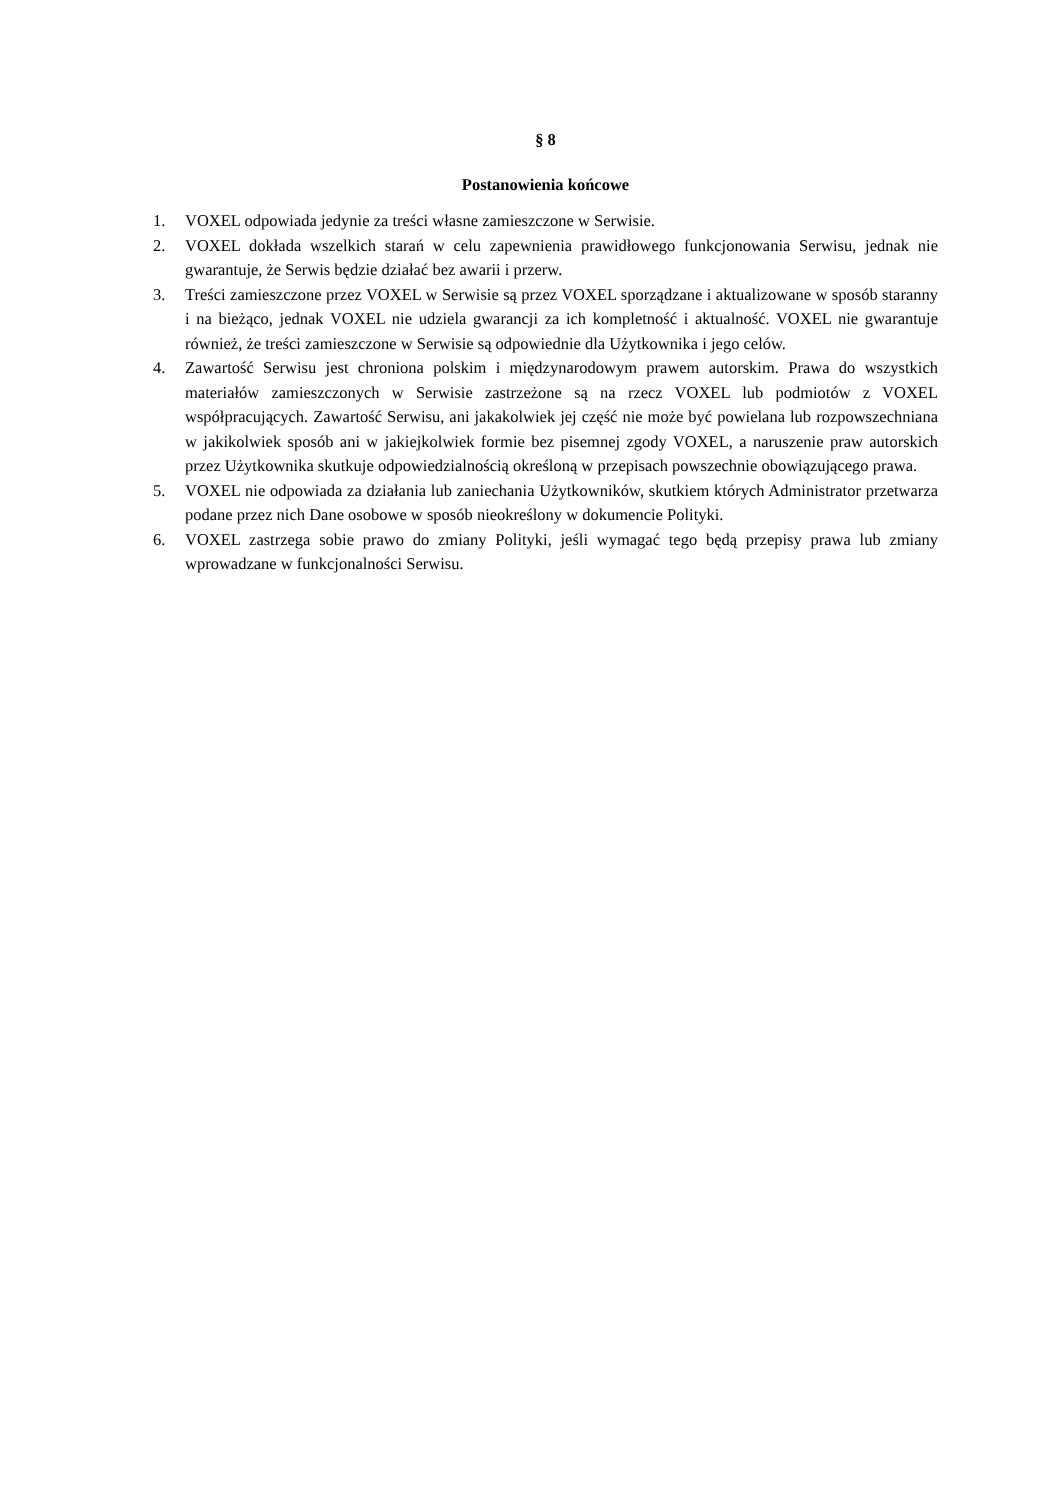§ 8
Postanowienia końcowe
1. VOXEL odpowiada jedynie za treści własne zamieszczone w Serwisie.
2. VOXEL dokłada wszelkich starań w celu zapewnienia prawidłowego funkcjonowania Serwisu, jednak nie gwarantuje, że Serwis będzie działać bez awarii i przerw.
3. Treści zamieszczone przez VOXEL w Serwisie są przez VOXEL sporządzane i aktualizowane w sposób staranny i na bieżąco, jednak VOXEL nie udziela gwarancji za ich kompletność i aktualność. VOXEL nie gwarantuje również, że treści zamieszczone w Serwisie są odpowiednie dla Użytkownika i jego celów.
4. Zawartość Serwisu jest chroniona polskim i międzynarodowym prawem autorskim. Prawa do wszystkich materiałów zamieszczonych w Serwisie zastrzeżone są na rzecz VOXEL lub podmiotów z VOXEL współpracujących. Zawartość Serwisu, ani jakakolwiek jej część nie może być powielana lub rozpowszechniana w jakikolwiek sposób ani w jakiejkolwiek formie bez pisemnej zgody VOXEL, a naruszenie praw autorskich przez Użytkownika skutkuje odpowiedzialnością określoną w przepisach powszechnie obowiązującego prawa.
5. VOXEL nie odpowiada za działania lub zaniechania Użytkowników, skutkiem których Administrator przetwarza podane przez nich Dane osobowe w sposób nieokreślony w dokumencie Polityki.
6. VOXEL zastrzega sobie prawo do zmiany Polityki, jeśli wymagać tego będą przepisy prawa lub zmiany wprowadzane w funkcjonalności Serwisu.